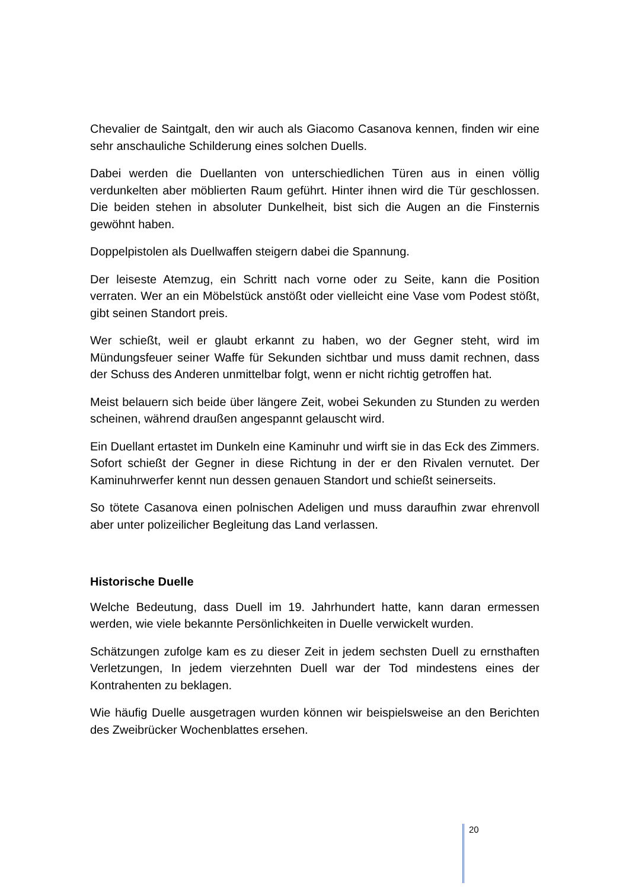Chevalier de Saintgalt, den wir auch als Giacomo Casanova kennen, finden wir eine sehr anschauliche Schilderung eines solchen Duells.
Dabei werden die Duellanten von unterschiedlichen Türen aus in einen völlig verdunkelten aber möblierten Raum geführt. Hinter ihnen wird die Tür geschlossen. Die beiden stehen in absoluter Dunkelheit, bist sich die Augen an die Finsternis gewöhnt haben.
Doppelpistolen als Duellwaffen steigern dabei die Spannung.
Der leiseste Atemzug, ein Schritt nach vorne oder zu Seite, kann die Position verraten. Wer an ein Möbelstück anstößt oder vielleicht eine Vase vom Podest stößt, gibt seinen Standort preis.
Wer schießt, weil er glaubt erkannt zu haben, wo der Gegner steht, wird im Mündungsfeuer seiner Waffe für Sekunden sichtbar und muss damit rechnen, dass der Schuss des Anderen unmittelbar folgt, wenn er nicht richtig getroffen hat.
Meist belauern sich beide über längere Zeit, wobei Sekunden zu Stunden zu werden scheinen, während draußen angespannt gelauscht wird.
Ein Duellant ertastet im Dunkeln eine Kaminuhr und wirft sie in das Eck des Zimmers. Sofort schießt der Gegner in diese Richtung in der er den Rivalen vernutet. Der Kaminuhrwerfer kennt nun dessen genauen Standort und schießt seinerseits.
So tötete Casanova einen polnischen Adeligen und muss daraufhin zwar ehrenvoll aber unter polizeilicher Begleitung das Land verlassen.
Historische Duelle
Welche Bedeutung, dass Duell im 19. Jahrhundert hatte, kann daran ermessen werden, wie viele bekannte Persönlichkeiten in Duelle verwickelt wurden.
Schätzungen zufolge kam es zu dieser Zeit in jedem sechsten Duell zu ernsthaften Verletzungen, In jedem vierzehnten Duell war der Tod mindestens eines der Kontrahenten zu beklagen.
Wie häufig Duelle ausgetragen wurden können wir beispielsweise an den Berichten des Zweibrücker Wochenblattes ersehen.
20